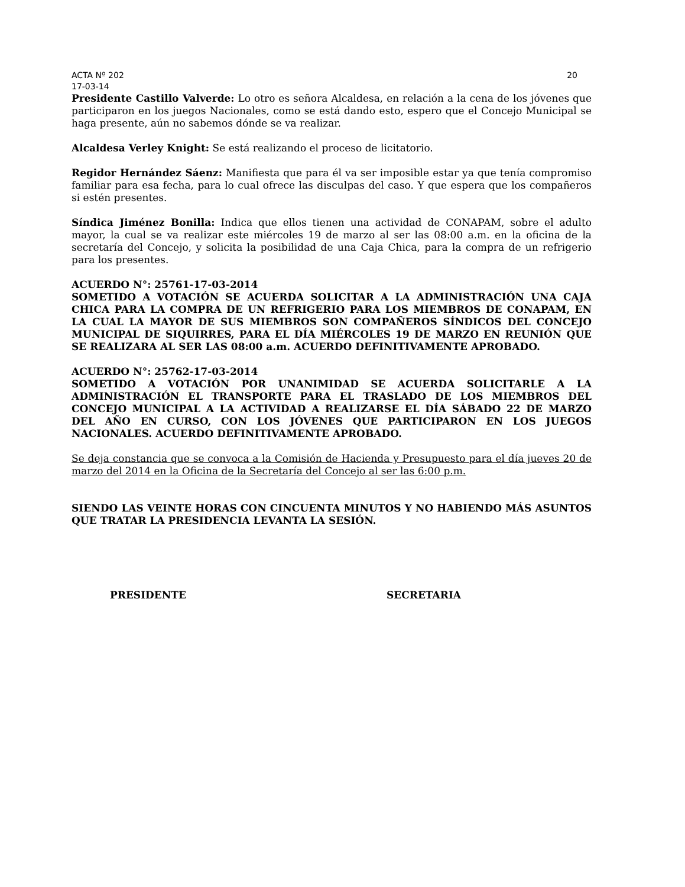ACTA Nº 202 20
17-03-14
Presidente Castillo Valverde: Lo otro es señora Alcaldesa, en relación a la cena de los jóvenes que participaron en los juegos Nacionales, como se está dando esto, espero que el Concejo Municipal se haga presente, aún no sabemos dónde se va realizar.
Alcaldesa Verley Knight: Se está realizando el proceso de licitatorio.
Regidor Hernández Sáenz: Manifiesta que para él va ser imposible estar ya que tenía compromiso familiar para esa fecha, para lo cual ofrece las disculpas del caso. Y que espera que los compañeros si estén presentes.
Síndica Jiménez Bonilla: Indica que ellos tienen una actividad de CONAPAM, sobre el adulto mayor, la cual se va realizar este miércoles 19 de marzo al ser las 08:00 a.m. en la oficina de la secretaría del Concejo, y solicita la posibilidad de una Caja Chica, para la compra de un refrigerio para los presentes.
ACUERDO N°: 25761-17-03-2014
SOMETIDO A VOTACIÓN SE ACUERDA SOLICITAR A LA ADMINISTRACIÓN UNA CAJA CHICA PARA LA COMPRA DE UN REFRIGERIO PARA LOS MIEMBROS DE CONAPAM, EN LA CUAL LA MAYOR DE SUS MIEMBROS SON COMPAÑEROS SÍNDICOS DEL CONCEJO MUNICIPAL DE SIQUIRRES, PARA EL DÍA MIÉRCOLES 19 DE MARZO EN REUNIÓN QUE SE REALIZARA AL SER LAS 08:00 a.m. ACUERDO DEFINITIVAMENTE APROBADO.
ACUERDO N°: 25762-17-03-2014
SOMETIDO A VOTACIÓN POR UNANIMIDAD SE ACUERDA SOLICITARLE A LA ADMINISTRACIÓN EL TRANSPORTE PARA EL TRASLADO DE LOS MIEMBROS DEL CONCEJO MUNICIPAL A LA ACTIVIDAD A REALIZARSE EL DÍA SÁBADO 22 DE MARZO DEL AÑO EN CURSO, CON LOS JÓVENES QUE PARTICIPARON EN LOS JUEGOS NACIONALES. ACUERDO DEFINITIVAMENTE APROBADO.
Se deja constancia que se convoca a la Comisión de Hacienda y Presupuesto para el día jueves 20 de marzo del 2014 en la Oficina de la Secretaría del Concejo al ser las 6:00 p.m.
SIENDO LAS VEINTE HORAS CON CINCUENTA MINUTOS Y NO HABIENDO MÁS ASUNTOS QUE TRATAR LA PRESIDENCIA LEVANTA LA SESIÓN.
PRESIDENTE SECRETARIA